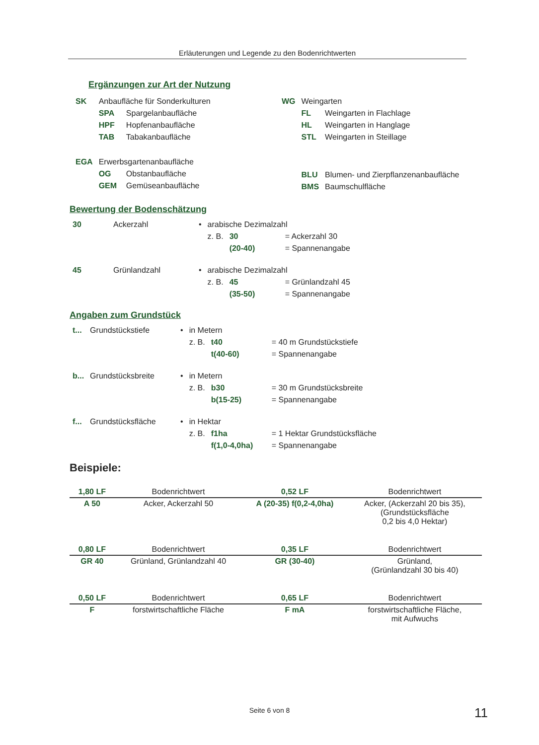Erläuterungen und Legende zu den Bodenrichtwerten
Ergänzungen zur Art der Nutzung
| / SK / Anbaufläche für Sonderkulturen / / / / SPA / Spargelanbaufläche / / / HPF / Hopfenanbaufläche / / / TAB / Tabakanbaufläche / / EGA / Erwerbsgartenanbaufläche / / / / OG / Obstanbaufläche / / / GEM / Gemüseanbaufläche / | / WG / Weingarten / / / / FL / Weingarten in Flachlage / / / HL / Weingarten in Hanglage / / / STL / Weingarten in Steillage / / / BLU / Blumen- und Zierpflanzenanbaufläche / / / BMS / Baumschulfläche / |
Bewertung der Bodenschätzung
| 30 | Ackerzahl | • | arabische Dezimalzahl | | |
| | | | z. B. | 30 | = Ackerzahl 30 |
| | | | | (20-40) | = Spannenangabe |
| 45 | Grünlandzahl | • | arabische Dezimalzahl | | |
| | | | z. B. | 45 | = Grünlandzahl 45 |
| | | | | (35-50) | = Spannenangabe |
Angaben zum Grundstück
| t... | Grundstückstiefe | • | in Metern | | |
| | | | z. B. | t40 | = 40 m Grundstückstiefe |
| | | | | t(40-60) | = Spannenangabe |
| b... | Grundstücksbreite | • | in Metern | | |
| | | | z. B. | b30 | = 30 m Grundstücksbreite |
| | | | | b(15-25) | = Spannenangabe |
| f... | Grundstücksfläche | • | in Hektar | | |
| | | | z. B. | f1ha | = 1 Hektar Grundstücksfläche |
| | | | | f(1,0-4,0ha) | = Spannenangabe |
Beispiele:
| 1,80 LF | Bodenrichtwert | 0,52 LF | Bodenrichtwert |
| A 50 | Acker, Ackerzahl 50 | A (20-35) f(0,2-4,0ha) | Acker, (Ackerzahl 20 bis 35), (Grundstücksfläche 0,2 bis 4,0 Hektar) |
| 0,80 LF | Bodenrichtwert | 0,35 LF | Bodenrichtwert |
| GR 40 | Grünland, Grünlandzahl 40 | GR (30-40) | Grünland, (Grünlandzahl 30 bis 40) |
| 0,50 LF | Bodenrichtwert | 0,65 LF | Bodenrichtwert |
| F | forstwirtschaftliche Fläche | F mA | forstwirtschaftliche Fläche, mit Aufwuchs |
Seite 6 von 8 11